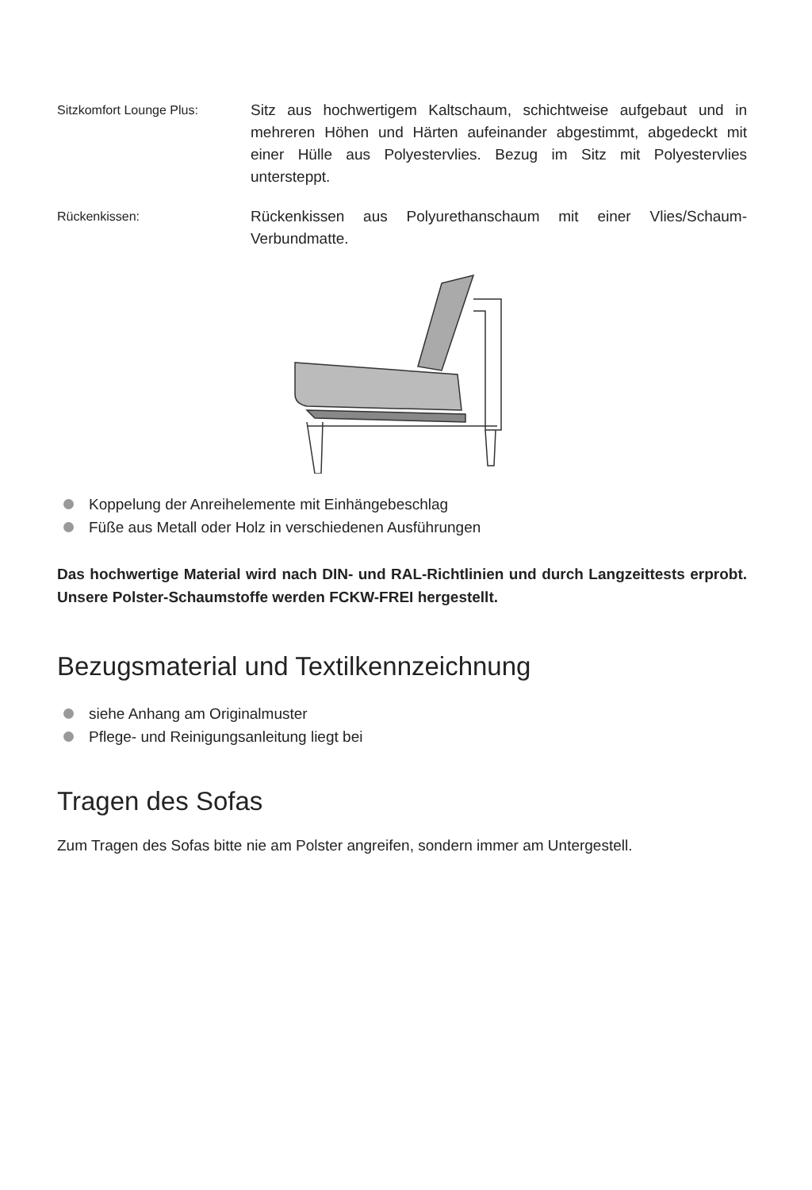Sitzkomfort Lounge Plus:
Sitz aus hochwertigem Kaltschaum, schichtweise aufgebaut und in mehreren Höhen und Härten aufeinander abgestimmt, abgedeckt mit einer Hülle aus Polyestervlies. Bezug im Sitz mit Polyestervlies untersteppt.
Rückenkissen:
Rückenkissen aus Polyurethanschaum mit einer Vlies/Schaum-Verbundmatte.
Koppelung der Anreihelemente mit Einhängebeschlag
Füße aus Metall oder Holz in verschiedenen Ausführungen
Das hochwertige Material wird nach DIN- und RAL-Richtlinien und durch Langzeittests erprobt. Unsere Polster-Schaumstoffe werden FCKW-FREI hergestellt.
Bezugsmaterial und Textilkennzeichnung
siehe Anhang am Originalmuster
Pflege- und Reinigungsanleitung liegt bei
Tragen des Sofas
Zum Tragen des Sofas bitte nie am Polster angreifen, sondern immer am Untergestell.